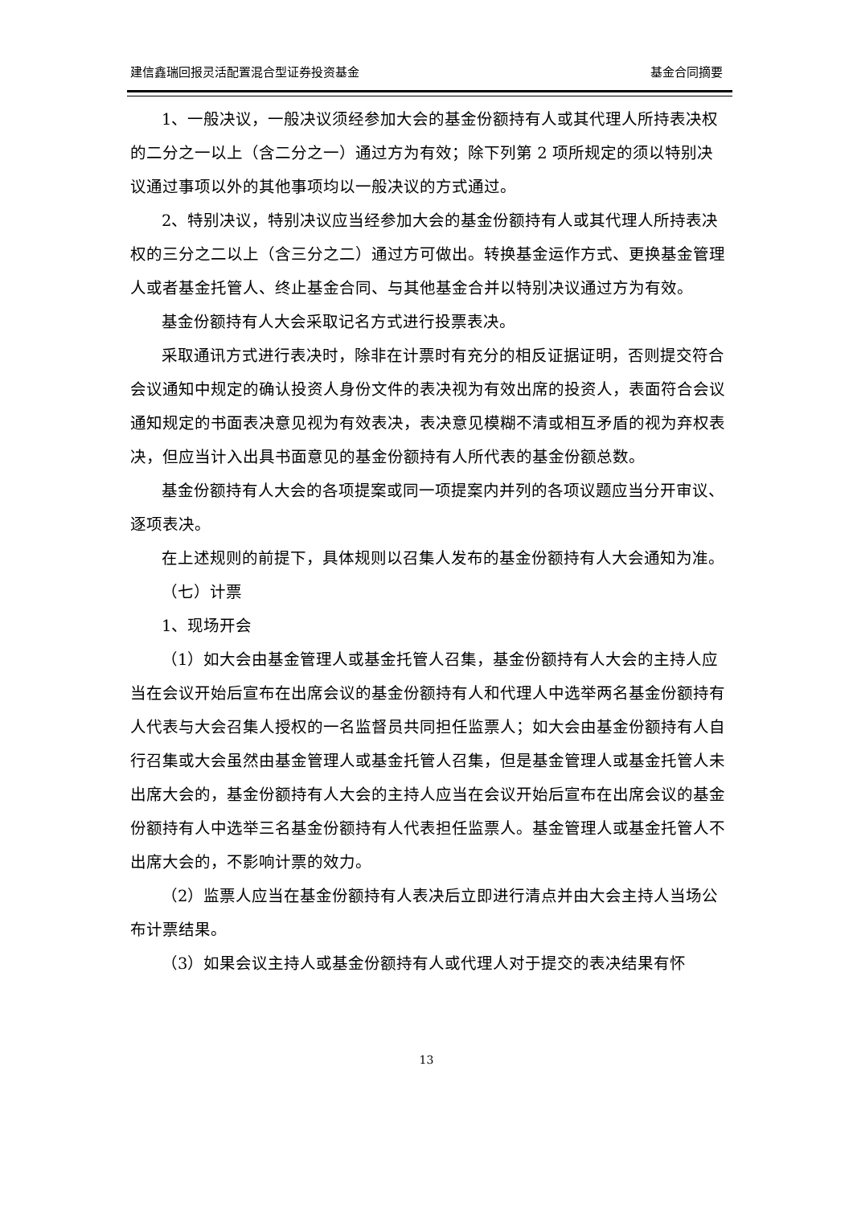建信鑫瑞回报灵活配置混合型证券投资基金 基金合同摘要
1、一般决议，一般决议须经参加大会的基金份额持有人或其代理人所持表决权的二分之一以上（含二分之一）通过方为有效；除下列第 2 项所规定的须以特别决议通过事项以外的其他事项均以一般决议的方式通过。
2、特别决议，特别决议应当经参加大会的基金份额持有人或其代理人所持表决权的三分之二以上（含三分之二）通过方可做出。转换基金运作方式、更换基金管理人或者基金托管人、终止基金合同、与其他基金合并以特别决议通过方为有效。
基金份额持有人大会采取记名方式进行投票表决。
采取通讯方式进行表决时，除非在计票时有充分的相反证据证明，否则提交符合会议通知中规定的确认投资人身份文件的表决视为有效出席的投资人，表面符合会议通知规定的书面表决意见视为有效表决，表决意见模糊不清或相互矛盾的视为弃权表决，但应当计入出具书面意见的基金份额持有人所代表的基金份额总数。
基金份额持有人大会的各项提案或同一项提案内并列的各项议题应当分开审议、逐项表决。
在上述规则的前提下，具体规则以召集人发布的基金份额持有人大会通知为准。
（七）计票
1、现场开会
（1）如大会由基金管理人或基金托管人召集，基金份额持有人大会的主持人应当在会议开始后宣布在出席会议的基金份额持有人和代理人中选举两名基金份额持有人代表与大会召集人授权的一名监督员共同担任监票人；如大会由基金份额持有人自行召集或大会虽然由基金管理人或基金托管人召集，但是基金管理人或基金托管人未出席大会的，基金份额持有人大会的主持人应当在会议开始后宣布在出席会议的基金份额持有人中选举三名基金份额持有人代表担任监票人。基金管理人或基金托管人不出席大会的，不影响计票的效力。
（2）监票人应当在基金份额持有人表决后立即进行清点并由大会主持人当场公布计票结果。
（3）如果会议主持人或基金份额持有人或代理人对于提交的表决结果有怀
13